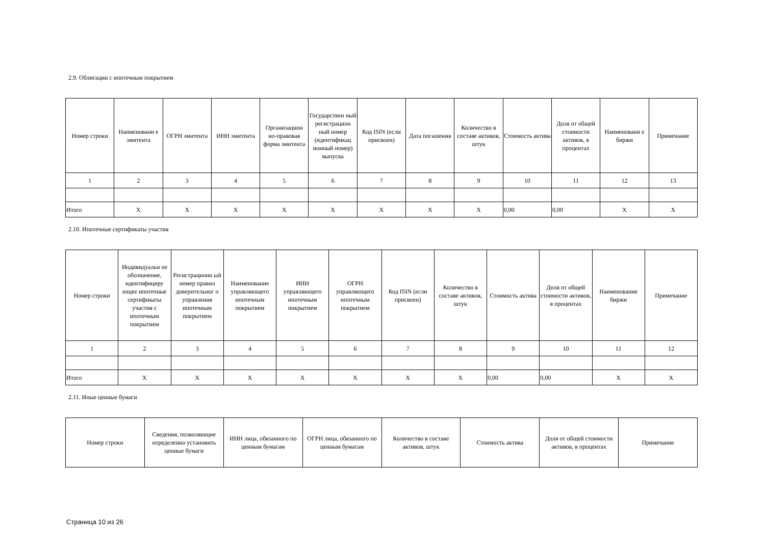2.9. Облигации с ипотечным покрытием
| Номер строки | Наименовани е эмитента | ОГРН эмитента | ИНН эмитента | Организацион но-правовая форма эмитента | Государствен ный регистрацион ный номер (идентификац ионный номер) выпуска | Код ISIN (если присвоен) | Дата погашения | Количество в составе активов, штук | Стоимость актива | Доля от общей стоимости активов, в процентах | Наименовани е биржи | Примечание |
| --- | --- | --- | --- | --- | --- | --- | --- | --- | --- | --- | --- | --- |
| 1 | 2 | 3 | 4 | 5 | 6 | 7 | 8 | 9 | 10 | 11 | 12 | 13 |
| Итого | X | X | X | X | X | X | X | X | 0,00 | 0,00 | X | X |
2.10. Ипотечные сертификаты участия
| Номер строки | Индивидуальн ое обозначение, идентифициру ющее ипотечные сертификаты участия с ипотечным покрытием | Регистрационн ый номер правил доверительног о управления ипотечным покрытием | Наименование управляющего ипотечным покрытием | ИНН управляющего ипотечным покрытием | ОГРН управляющего ипотечным покрытием | Код ISIN (если присвоен) | Количество в составе активов, штук | Стоимость актива | Доля от общей стоимости активов, в процентах | Наименование биржи | Примечание |
| --- | --- | --- | --- | --- | --- | --- | --- | --- | --- | --- | --- |
| 1 | 2 | 3 | 4 | 5 | 6 | 7 | 8 | 9 | 10 | 11 | 12 |
| Итого | X | X | X | X | X | X | X | 0,00 | 0,00 | X | X |
2.11. Иные ценные бумаги
| Номер строки | Сведения, позволяющие определенно установить ценные бумаги | ИНН лица, обязанного по ценным бумагам | ОГРН лица, обязанного по ценным бумагам | Количество в составе активов, штук | Стоимость актива | Доля от общей стоимости активов, в процентах | Примечание |
| --- | --- | --- | --- | --- | --- | --- | --- |
Страница 10 из 26